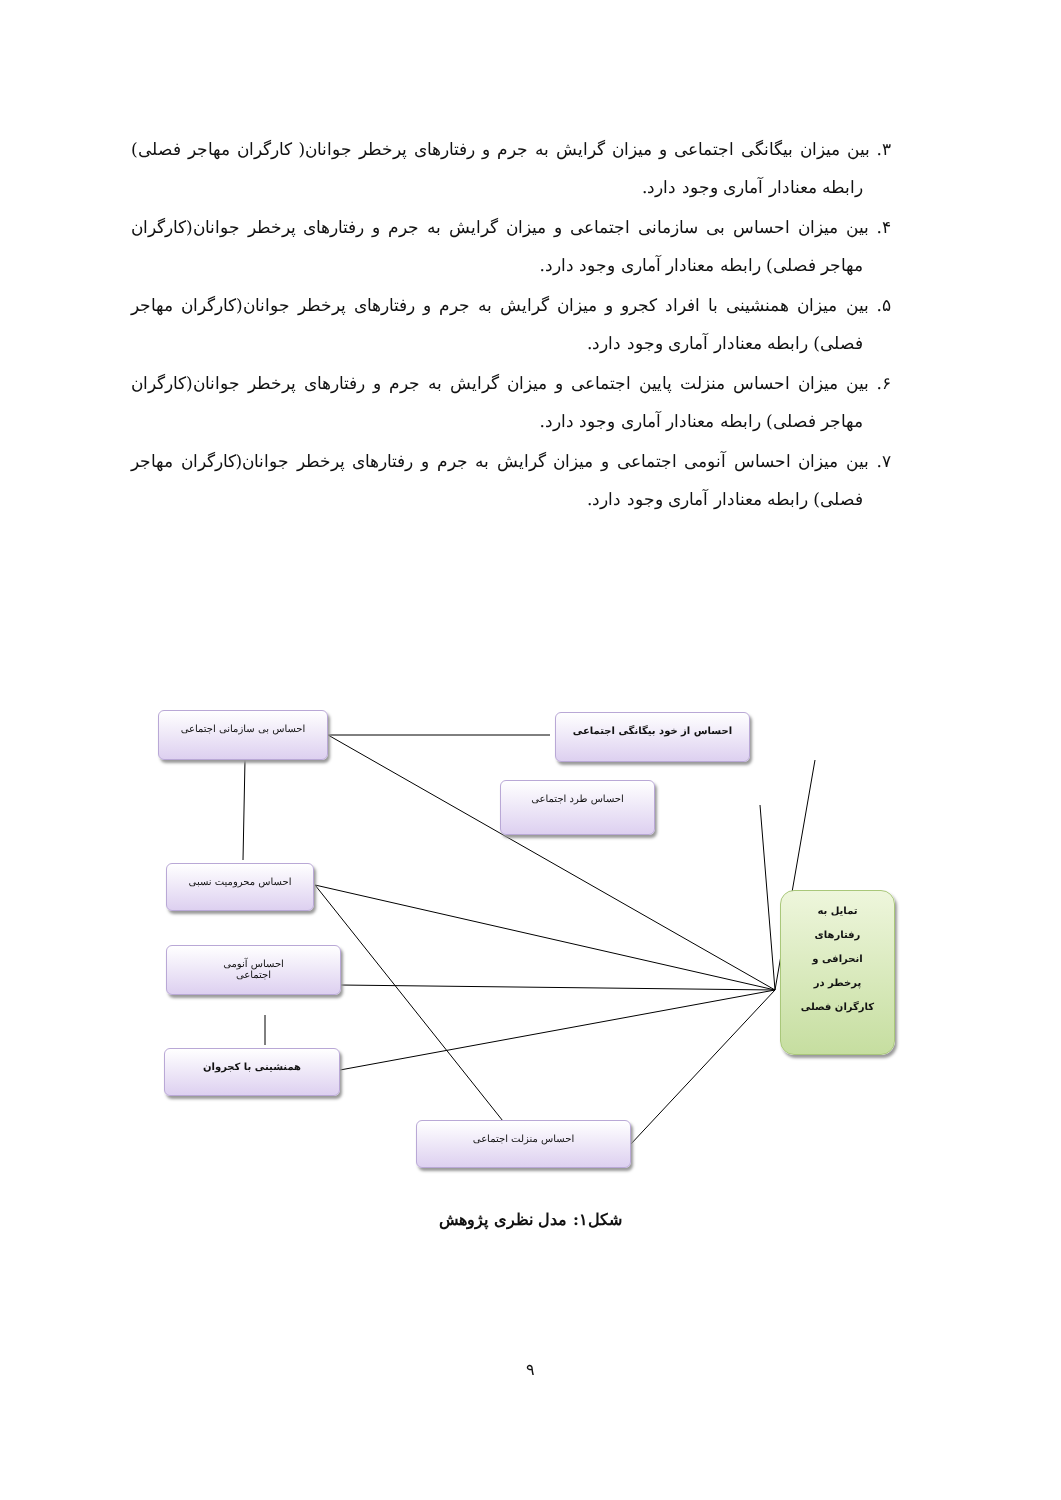۳. بین میزان بیگانگی اجتماعی و میزان گرایش به جرم و رفتارهای پرخطر جوانان( کارگران مهاجر فصلی) رابطه معنادار آماری وجود دارد.
۴. بین میزان احساس بی سازمانی اجتماعی و میزان گرایش به جرم و رفتارهای پرخطر جوانان(کارگران مهاجر فصلی) رابطه معنادار آماری وجود دارد.
۵. بین میزان همنشینی با افراد کجرو و میزان گرایش به جرم و رفتارهای پرخطر جوانان(کارگران مهاجر فصلی) رابطه معنادار آماری وجود دارد.
۶. بین میزان احساس منزلت پایین اجتماعی و میزان گرایش به جرم و رفتارهای پرخطر جوانان(کارگران مهاجر فصلی) رابطه معنادار آماری وجود دارد.
۷. بین میزان احساس آنومی اجتماعی و میزان گرایش به جرم و رفتارهای پرخطر جوانان(کارگران مهاجر فصلی) رابطه معنادار آماری وجود دارد.
احساس بی سازمانی اجتماعی احساس از خود بیگانگی اجتماعی
احساس طرد اجتماعی
احساس محرومیت نسبی
احساس آنومی
اجتماعی
همنشینی با کجروان
احساس منزلت اجتماعی
تمایل به
رفتارهای
انحرافی و
پرخطر در
کارگران فصلی
شکل۱: مدل نظری پژوهش
۹